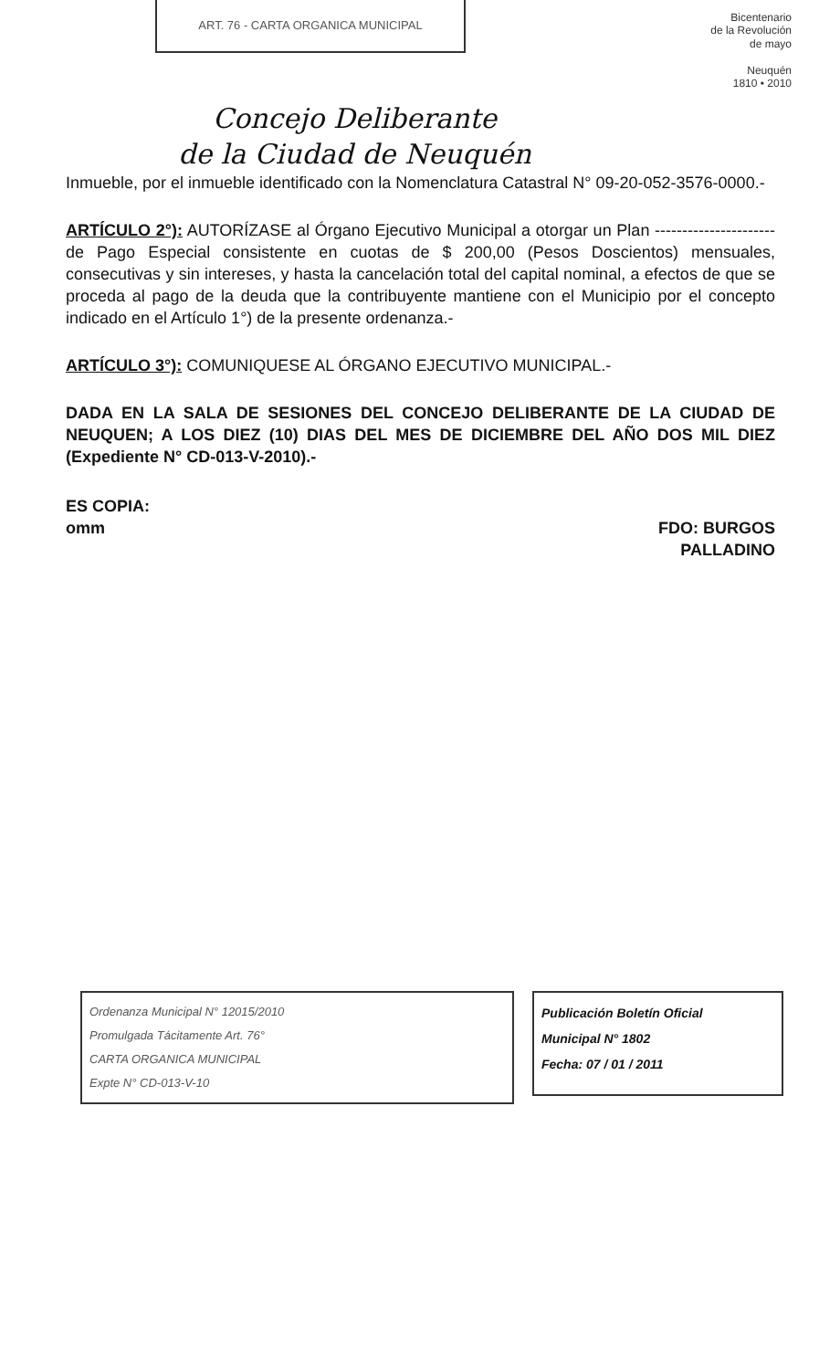ART. 76 - CARTA ORGANICA MUNICIPAL
Bicentenario
de la Revolución
de mayo
Neuquén
1810 • 2010
Concejo Deliberante
de la Ciudad de Neuquén
Inmueble, por el inmueble identificado con la Nomenclatura Catastral N° 09-20-052-3576-0000.-
ARTÍCULO 2°): AUTORÍZASE al Órgano Ejecutivo Municipal a otorgar un Plan ----------------------de Pago Especial consistente en cuotas de $ 200,00 (Pesos Doscientos) mensuales, consecutivas y sin intereses, y hasta la cancelación total del capital nominal, a efectos de que se proceda al pago de la deuda que la contribuyente mantiene con el Municipio por el concepto indicado en el Artículo 1°) de la presente ordenanza.-
ARTÍCULO 3°): COMUNIQUESE AL ÓRGANO EJECUTIVO MUNICIPAL.-
DADA EN LA SALA DE SESIONES DEL CONCEJO DELIBERANTE DE LA CIUDAD DE NEUQUEN; A LOS DIEZ (10) DIAS DEL MES DE DICIEMBRE DEL AÑO DOS MIL DIEZ (Expediente N° CD-013-V-2010).-
ES COPIA:
omm
FDO: BURGOS
PALLADINO
Ordenanza Municipal N° 12015/2010
Promulgada Tácitamente Art. 76°
CARTA ORGANICA MUNICIPAL
Expte N° CD-013-V-10
Publicación Boletín Oficial
Municipal N° 1802
Fecha: 07 / 01 / 2011